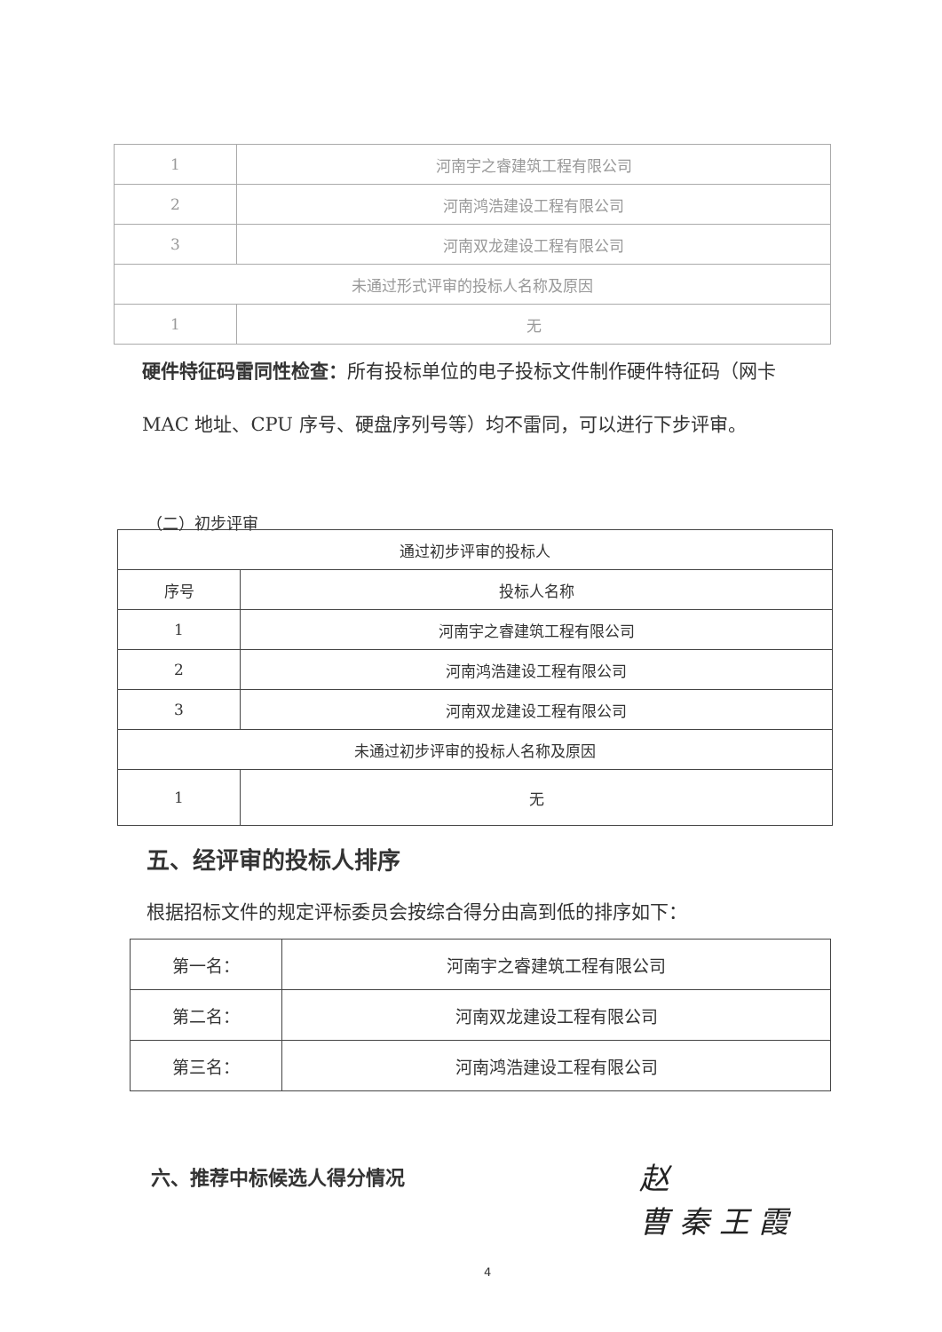| 1 | 河南宇之睿建筑工程有限公司 |
| 2 | 河南鸿浩建设工程有限公司 |
| 3 | 河南双龙建设工程有限公司 |
| 未通过形式评审的投标人名称及原因 | |
| 1 | 无 |
硬件特征码雷同性检查：所有投标单位的电子投标文件制作硬件特征码（网卡 MAC 地址、CPU 序号、硬盘序列号等）均不雷同，可以进行下步评审。
（二）初步评审
| 通过初步评审的投标人 | |
| 序号 | 投标人名称 |
| 1 | 河南宇之睿建筑工程有限公司 |
| 2 | 河南鸿浩建设工程有限公司 |
| 3 | 河南双龙建设工程有限公司 |
| 未通过初步评审的投标人名称及原因 | |
| 1 | 无 |
五、经评审的投标人排序
根据招标文件的规定评标委员会按综合得分由高到低的排序如下：
| 第一名： | 河南宇之睿建筑工程有限公司 |
| 第二名： | 河南双龙建设工程有限公司 |
| 第三名： | 河南鸿浩建设工程有限公司 |
六、推荐中标候选人得分情况
赵
曹 秦 王 霞
4